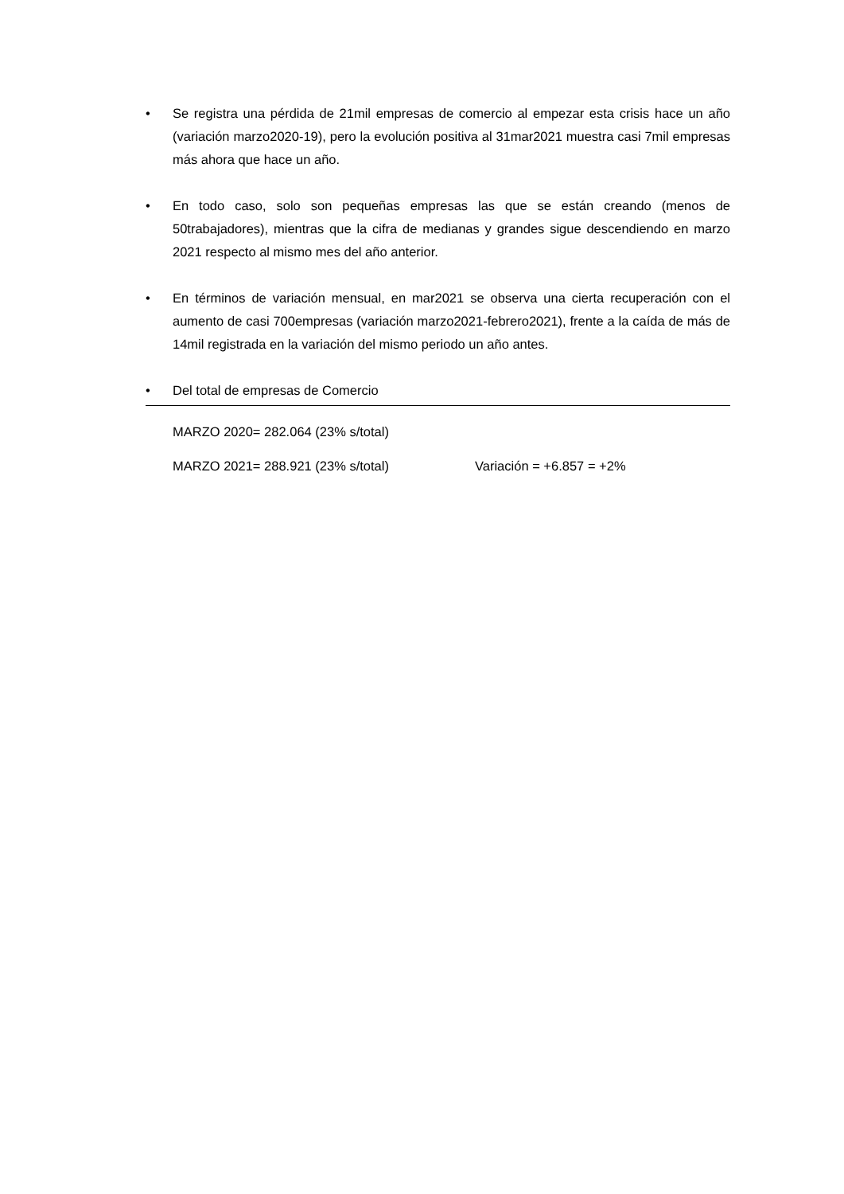• Se registra una pérdida de 21mil empresas de comercio al empezar esta crisis hace un año (variación marzo2020-19), pero la evolución positiva al 31mar2021 muestra casi 7mil empresas más ahora que hace un año.
• En todo caso, solo son pequeñas empresas las que se están creando (menos de 50trabajadores), mientras que la cifra de medianas y grandes sigue descendiendo en marzo 2021 respecto al mismo mes del año anterior.
• En términos de variación mensual, en mar2021 se observa una cierta recuperación con el aumento de casi 700empresas (variación marzo2021-febrero2021), frente a la caída de más de 14mil registrada en la variación del mismo periodo un año antes.
• Del total de empresas de Comercio
MARZO 2020= 282.064 (23% s/total)
MARZO 2021= 288.921 (23% s/total) Variación = +6.857 = +2%